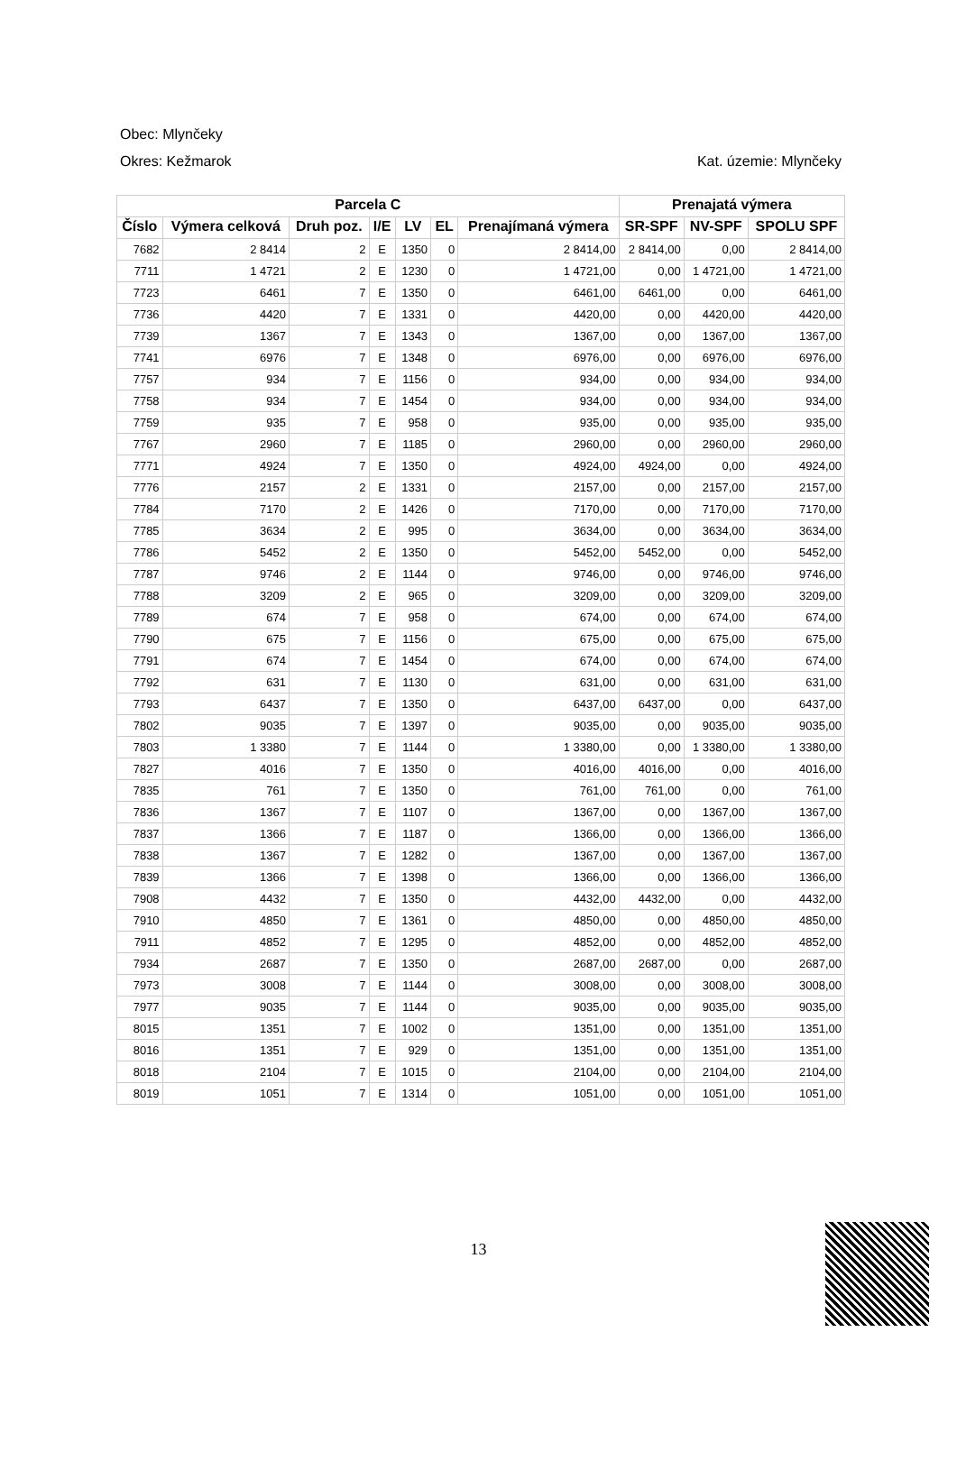Obec: Mlynčeky
Okres: Kežmarok Kat. územie: Mlynčeky
| Parcela C | | | | | | | Prenajatá výmera | | |
| --- | --- | --- | --- | --- | --- | --- | --- | --- | --- |
| Číslo | Výmera celková | Druh poz. | I/E | LV | EL | Prenajímaná výmera | SR-SPF | NV-SPF | SPOLU SPF |
| 7682 | 2 8414 | 2 | E | 1350 | 0 | 2 8414,00 | 2 8414,00 | 0,00 | 2 8414,00 |
| 7711 | 1 4721 | 2 | E | 1230 | 0 | 1 4721,00 | 0,00 | 1 4721,00 | 1 4721,00 |
| 7723 | 6461 | 7 | E | 1350 | 0 | 6461,00 | 6461,00 | 0,00 | 6461,00 |
| 7736 | 4420 | 7 | E | 1331 | 0 | 4420,00 | 0,00 | 4420,00 | 4420,00 |
| 7739 | 1367 | 7 | E | 1343 | 0 | 1367,00 | 0,00 | 1367,00 | 1367,00 |
| 7741 | 6976 | 7 | E | 1348 | 0 | 6976,00 | 0,00 | 6976,00 | 6976,00 |
| 7757 | 934 | 7 | E | 1156 | 0 | 934,00 | 0,00 | 934,00 | 934,00 |
| 7758 | 934 | 7 | E | 1454 | 0 | 934,00 | 0,00 | 934,00 | 934,00 |
| 7759 | 935 | 7 | E | 958 | 0 | 935,00 | 0,00 | 935,00 | 935,00 |
| 7767 | 2960 | 7 | E | 1185 | 0 | 2960,00 | 0,00 | 2960,00 | 2960,00 |
| 7771 | 4924 | 7 | E | 1350 | 0 | 4924,00 | 4924,00 | 0,00 | 4924,00 |
| 7776 | 2157 | 2 | E | 1331 | 0 | 2157,00 | 0,00 | 2157,00 | 2157,00 |
| 7784 | 7170 | 2 | E | 1426 | 0 | 7170,00 | 0,00 | 7170,00 | 7170,00 |
| 7785 | 3634 | 2 | E | 995 | 0 | 3634,00 | 0,00 | 3634,00 | 3634,00 |
| 7786 | 5452 | 2 | E | 1350 | 0 | 5452,00 | 5452,00 | 0,00 | 5452,00 |
| 7787 | 9746 | 2 | E | 1144 | 0 | 9746,00 | 0,00 | 9746,00 | 9746,00 |
| 7788 | 3209 | 2 | E | 965 | 0 | 3209,00 | 0,00 | 3209,00 | 3209,00 |
| 7789 | 674 | 7 | E | 958 | 0 | 674,00 | 0,00 | 674,00 | 674,00 |
| 7790 | 675 | 7 | E | 1156 | 0 | 675,00 | 0,00 | 675,00 | 675,00 |
| 7791 | 674 | 7 | E | 1454 | 0 | 674,00 | 0,00 | 674,00 | 674,00 |
| 7792 | 631 | 7 | E | 1130 | 0 | 631,00 | 0,00 | 631,00 | 631,00 |
| 7793 | 6437 | 7 | E | 1350 | 0 | 6437,00 | 6437,00 | 0,00 | 6437,00 |
| 7802 | 9035 | 7 | E | 1397 | 0 | 9035,00 | 0,00 | 9035,00 | 9035,00 |
| 7803 | 1 3380 | 7 | E | 1144 | 0 | 1 3380,00 | 0,00 | 1 3380,00 | 1 3380,00 |
| 7827 | 4016 | 7 | E | 1350 | 0 | 4016,00 | 4016,00 | 0,00 | 4016,00 |
| 7835 | 761 | 7 | E | 1350 | 0 | 761,00 | 761,00 | 0,00 | 761,00 |
| 7836 | 1367 | 7 | E | 1107 | 0 | 1367,00 | 0,00 | 1367,00 | 1367,00 |
| 7837 | 1366 | 7 | E | 1187 | 0 | 1366,00 | 0,00 | 1366,00 | 1366,00 |
| 7838 | 1367 | 7 | E | 1282 | 0 | 1367,00 | 0,00 | 1367,00 | 1367,00 |
| 7839 | 1366 | 7 | E | 1398 | 0 | 1366,00 | 0,00 | 1366,00 | 1366,00 |
| 7908 | 4432 | 7 | E | 1350 | 0 | 4432,00 | 4432,00 | 0,00 | 4432,00 |
| 7910 | 4850 | 7 | E | 1361 | 0 | 4850,00 | 0,00 | 4850,00 | 4850,00 |
| 7911 | 4852 | 7 | E | 1295 | 0 | 4852,00 | 0,00 | 4852,00 | 4852,00 |
| 7934 | 2687 | 7 | E | 1350 | 0 | 2687,00 | 2687,00 | 0,00 | 2687,00 |
| 7973 | 3008 | 7 | E | 1144 | 0 | 3008,00 | 0,00 | 3008,00 | 3008,00 |
| 7977 | 9035 | 7 | E | 1144 | 0 | 9035,00 | 0,00 | 9035,00 | 9035,00 |
| 8015 | 1351 | 7 | E | 1002 | 0 | 1351,00 | 0,00 | 1351,00 | 1351,00 |
| 8016 | 1351 | 7 | E | 929 | 0 | 1351,00 | 0,00 | 1351,00 | 1351,00 |
| 8018 | 2104 | 7 | E | 1015 | 0 | 2104,00 | 0,00 | 2104,00 | 2104,00 |
| 8019 | 1051 | 7 | E | 1314 | 0 | 1051,00 | 0,00 | 1051,00 | 1051,00 |
13